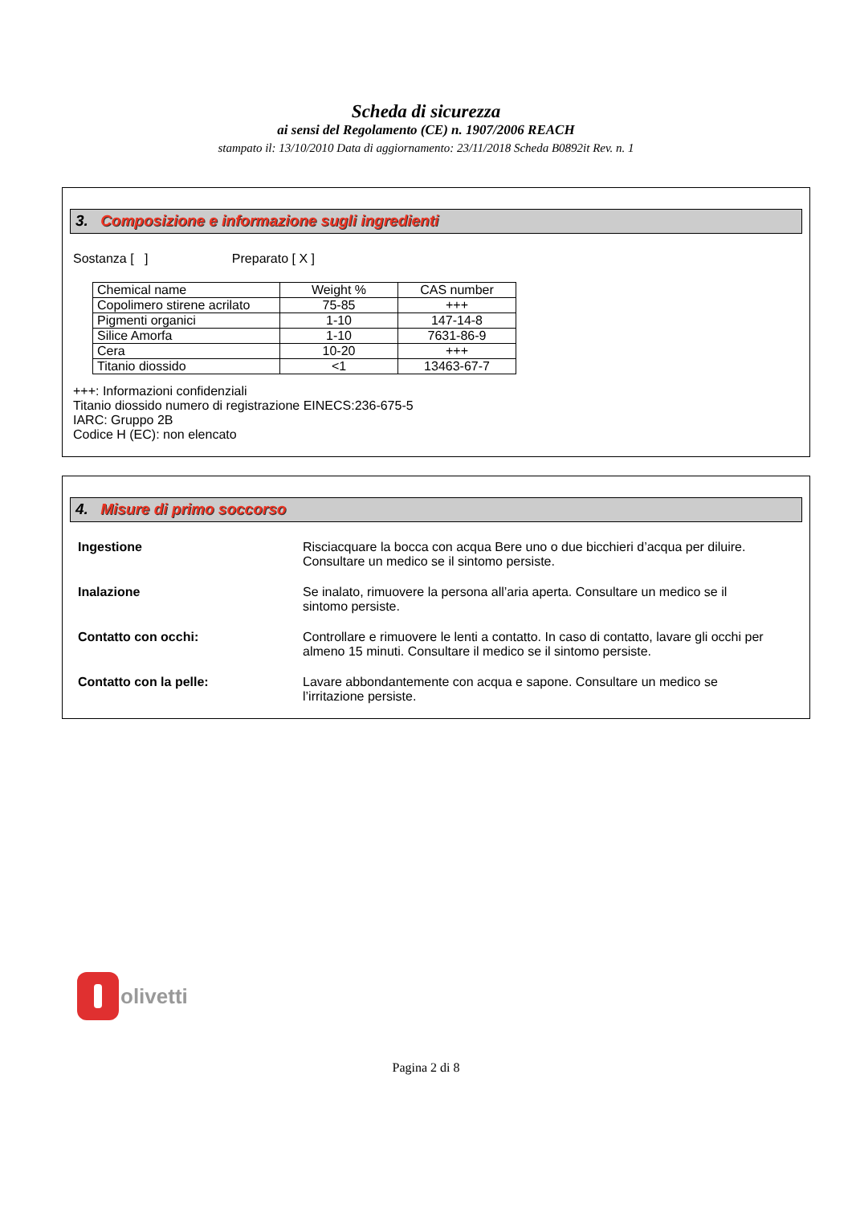Scheda di sicurezza
ai sensi del Regolamento (CE) n. 1907/2006 REACH
stampato il: 13/10/2010 Data di aggiornamento: 23/11/2018 Scheda B0892it Rev. n. 1
3. Composizione e informazione sugli ingredienti
Sostanza [ ] Preparato [ X ]
| Chemical name | Weight % | CAS number |
| Copolimero stirene acrilato | 75-85 | +++ |
| Pigmenti organici | 1-10 | 147-14-8 |
| Silice Amorfa | 1-10 | 7631-86-9 |
| Cera | 10-20 | +++ |
| Titanio diossido | <1 | 13463-67-7 |
+++: Informazioni confidenziali
Titanio diossido numero di registrazione EINECS:236-675-5
IARC: Gruppo 2B
Codice H (EC): non elencato
4. Misure di primo soccorso
| Ingestione | Risciacquare la bocca con acqua Bere uno o due bicchieri d’acqua per diluire. Consultare un medico se il sintomo persiste. |
| Inalazione | Se inalato, rimuovere la persona all’aria aperta. Consultare un medico se il sintomo persiste. |
| Contatto con occhi: | Controllare e rimuovere le lenti a contatto. In caso di contatto, lavare gli occhi per almeno 15 minuti. Consultare il medico se il sintomo persiste. |
| Contatto con la pelle: | Lavare abbondantemente con acqua e sapone. Consultare un medico se l’irritazione persiste. |
olivetti
Pagina 2 di 8